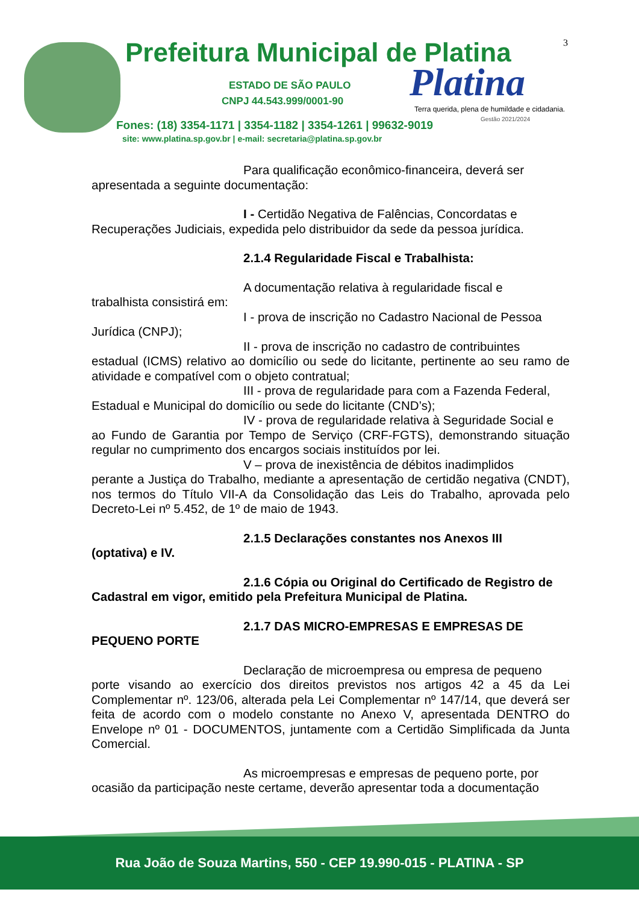3
Prefeitura Municipal de Platina
ESTADO DE SÃO PAULO
CNPJ 44.543.999/0001-90 Platina
Terra querida, plena de humildade e cidadania.
Gestão 2021/2024
Fones: (18) 3354-1171 | 3354-1182 | 3354-1261 | 99632-9019
site: www.platina.sp.gov.br | e-mail: secretaria@platina.sp.gov.br
Para qualificação econômico-financeira, deverá ser
apresentada a seguinte documentação:
I - Certidão Negativa de Falências, Concordatas e
Recuperações Judiciais, expedida pelo distribuidor da sede da pessoa jurídica.
2.1.4 Regularidade Fiscal e Trabalhista:
A documentação relativa à regularidade fiscal e
trabalhista consistirá em:
I - prova de inscrição no Cadastro Nacional de Pessoa
Jurídica (CNPJ);
II - prova de inscrição no cadastro de contribuintes
estadual (ICMS) relativo ao domicílio ou sede do licitante, pertinente ao seu ramo de atividade e compatível com o objeto contratual;
III - prova de regularidade para com a Fazenda Federal,
Estadual e Municipal do domicílio ou sede do licitante (CND’s);
IV - prova de regularidade relativa à Seguridade Social e
ao Fundo de Garantia por Tempo de Serviço (CRF-FGTS), demonstrando situação regular no cumprimento dos encargos sociais instituídos por lei.
V – prova de inexistência de débitos inadimplidos
perante a Justiça do Trabalho, mediante a apresentação de certidão negativa (CNDT), nos termos do Título VII-A da Consolidação das Leis do Trabalho, aprovada pelo Decreto-Lei nº 5.452, de 1º de maio de 1943.
2.1.5 Declarações constantes nos Anexos III
(optativa) e IV.
2.1.6 Cópia ou Original do Certificado de Registro de
Cadastral em vigor, emitido pela Prefeitura Municipal de Platina.
2.1.7 DAS MICRO-EMPRESAS E EMPRESAS DE
PEQUENO PORTE
Declaração de microempresa ou empresa de pequeno
porte visando ao exercício dos direitos previstos nos artigos 42 a 45 da Lei Complementar nº. 123/06, alterada pela Lei Complementar nº 147/14, que deverá ser feita de acordo com o modelo constante no Anexo V, apresentada DENTRO do Envelope nº 01 - DOCUMENTOS, juntamente com a Certidão Simplificada da Junta Comercial.
As microempresas e empresas de pequeno porte, por
ocasião da participação neste certame, deverão apresentar toda a documentação
Rua João de Souza Martins, 550 - CEP 19.990-015 - PLATINA - SP